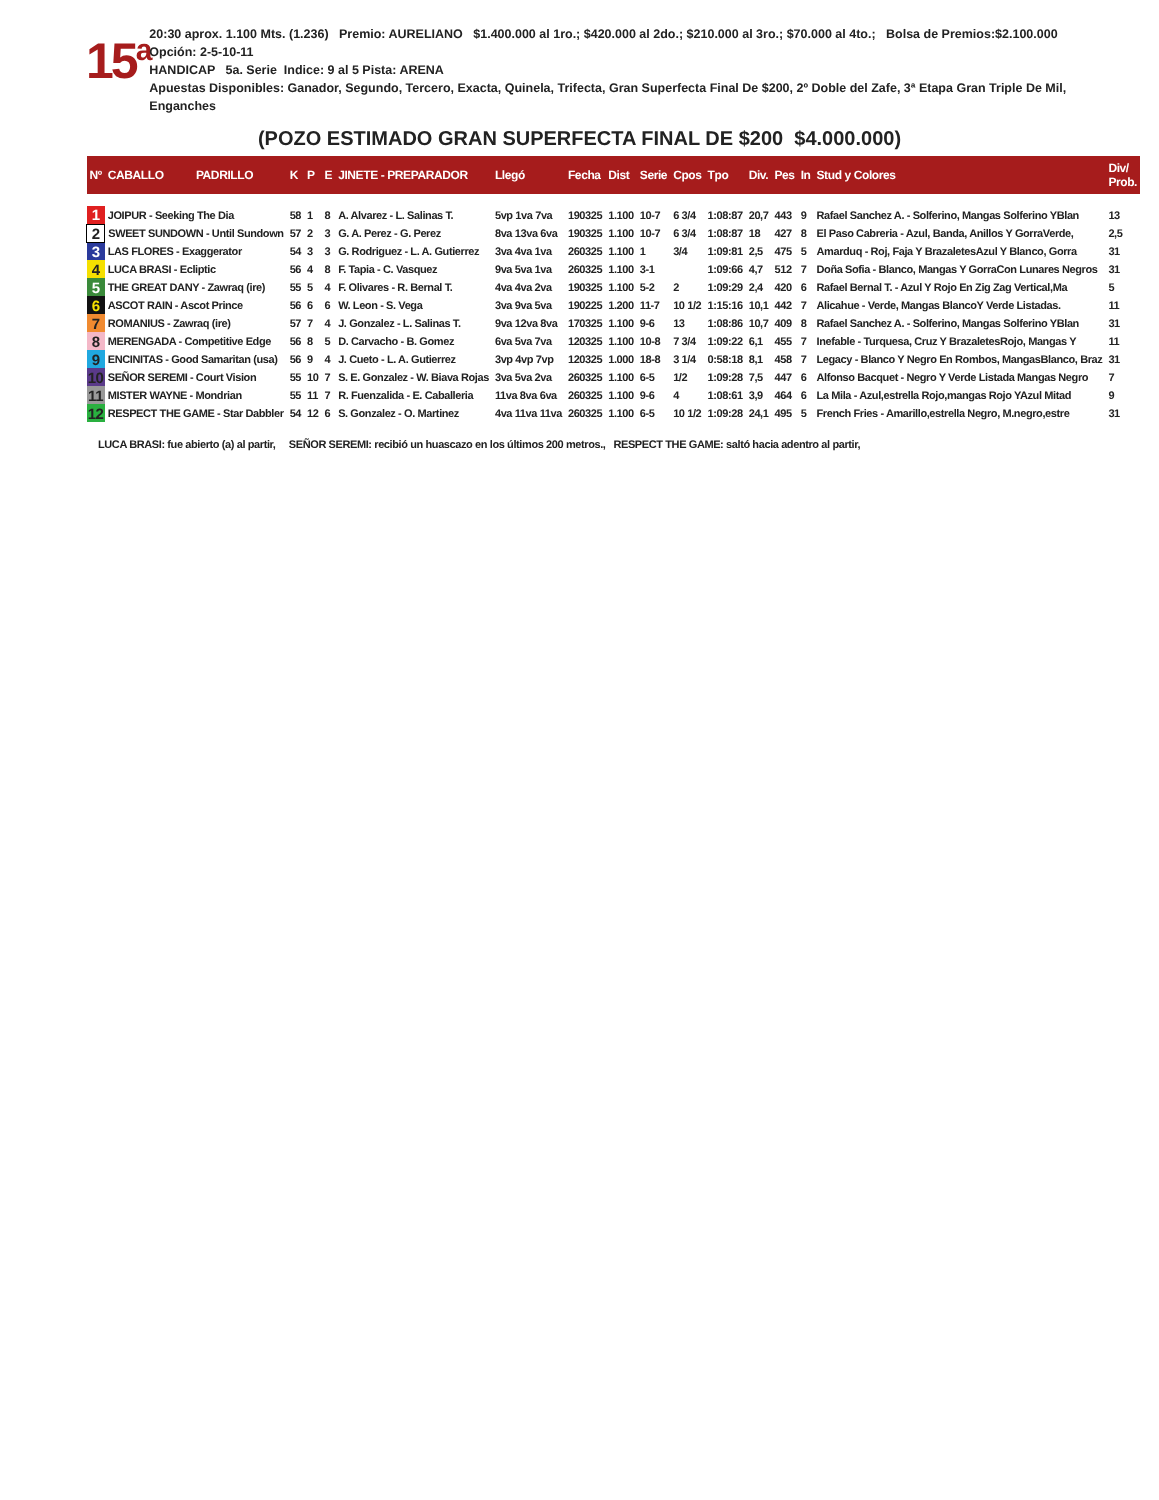15<sup>a</sup>
20:30 aprox. 1.100 Mts. (1.236) Premio: AURELIANO $1.400.000 al 1ro.; $420.000 al 2do.; $210.000 al 3ro.; $70.000 al 4to.; Bolsa de Premios:$2.100.000 Opción: 2-5-10-11
HANDICAP 5a. Serie Indice: 9 al 5 Pista: ARENA
Apuestas Disponibles: Ganador, Segundo, Tercero, Exacta, Quinela, Trifecta, Gran Superfecta Final De $200, 2º Doble del Zafe, 3ª Etapa Gran Triple De Mil, Enganches
(POZO ESTIMADO GRAN SUPERFECTA FINAL DE $200 $4.000.000)
| Nº | CABALLO PADRILLO | K | P | E | JINETE - PREPARADOR | Llegó | Fecha | Dist | Serie | Cpos | Tpo | Div. | Pes | In | Stud y Colores | Div/ Prob. |
| --- | --- | --- | --- | --- | --- | --- | --- | --- | --- | --- | --- | --- | --- | --- | --- | --- |
| 1 | JOIPUR - Seeking The Dia | 58 | 1 | 8 | A. Alvarez - L. Salinas T. | 5vp 1va 7va | 190325 | 1.100 | 10-7 | 6 3/4 | 1:08:87 | 20,7 | 443 | 9 | Rafael Sanchez A. - Solferino, Mangas Solferino YBlan | 13 |
| 2 | SWEET SUNDOWN - Until Sundown | 57 | 2 | 3 | G. A. Perez - G. Perez | 8va 13va 6va | 190325 | 1.100 | 10-7 | 6 3/4 | 1:08:87 | 18 | 427 | 8 | El Paso Cabreria - Azul, Banda, Anillos Y GorraVerde, | 2,5 |
| 3 | LAS FLORES - Exaggerator | 54 | 3 | 3 | G. Rodriguez - L. A. Gutierrez | 3va 4va 1va | 260325 | 1.100 | 1 | 3/4 | 1:09:81 | 2,5 | 475 | 5 | Amarduq - Roj, Faja Y BrazaletesAzul Y Blanco, Gorra | 31 |
| 4 | LUCA BRASI - Ecliptic | 56 | 4 | 8 | F. Tapia - C. Vasquez | 9va 5va 1va | 260325 | 1.100 | 3-1 | | 1:09:66 | 4,7 | 512 | 7 | Doña Sofia - Blanco, Mangas Y GorraCon Lunares Negros | 31 |
| 5 | THE GREAT DANY - Zawraq (ire) | 55 | 5 | 4 | F. Olivares - R. Bernal T. | 4va 4va 2va | 190325 | 1.100 | 5-2 | 2 | 1:09:29 | 2,4 | 420 | 6 | Rafael Bernal T. - Azul Y Rojo En Zig Zag Vertical,Ma | 5 |
| 6 | ASCOT RAIN - Ascot Prince | 56 | 6 | 6 | W. Leon - S. Vega | 3va 9va 5va | 190225 | 1.200 | 11-7 | 10 1/2 | 1:15:16 | 10,1 | 442 | 7 | Alicahue - Verde, Mangas BlancoY Verde Listadas. | 11 |
| 7 | ROMANIUS - Zawraq (ire) | 57 | 7 | 4 | J. Gonzalez - L. Salinas T. | 9va 12va 8va | 170325 | 1.100 | 9-6 | 13 | 1:08:86 | 10,7 | 409 | 8 | Rafael Sanchez A. - Solferino, Mangas Solferino YBlan | 31 |
| 8 | MERENGADA - Competitive Edge | 56 | 8 | 5 | D. Carvacho - B. Gomez | 6va 5va 7va | 120325 | 1.100 | 10-8 | 7 3/4 | 1:09:22 | 6,1 | 455 | 7 | Inefable - Turquesa, Cruz Y BrazaletesRojo, Mangas Y | 11 |
| 9 | ENCINITAS - Good Samaritan (usa) | 56 | 9 | 4 | J. Cueto - L. A. Gutierrez | 3vp 4vp 7vp | 120325 | 1.000 | 18-8 | 3 1/4 | 0:58:18 | 8,1 | 458 | 7 | Legacy - Blanco Y Negro En Rombos, MangasBlanco, Braz | 31 |
| 10 | SEÑOR SEREMI - Court Vision | 55 | 10 | 7 | S. E. Gonzalez - W. Biava Rojas | 3va 5va 2va | 260325 | 1.100 | 6-5 | 1/2 | 1:09:28 | 7,5 | 447 | 6 | Alfonso Bacquet - Negro Y Verde Listada Mangas Negro | 7 |
| 11 | MISTER WAYNE - Mondrian | 55 | 11 | 7 | R. Fuenzalida - E. Caballeria | 11va 8va 6va | 260325 | 1.100 | 9-6 | 4 | 1:08:61 | 3,9 | 464 | 6 | La Mila - Azul,estrella Rojo,mangas Rojo YAzul Mitad | 9 |
| 12 | RESPECT THE GAME - Star Dabbler | 54 | 12 | 6 | S. Gonzalez - O. Martinez | 4va 11va 11va | 260325 | 1.100 | 6-5 | 10 1/2 | 1:09:28 | 24,1 | 495 | 5 | French Fries - Amarillo,estrella Negro, M.negro,estre | 31 |
LUCA BRASI: fue abierto (a) al partir, SEÑOR SEREMI: recibió un huascazo en los últimos 200 metros., RESPECT THE GAME: saltó hacia adentro al partir,